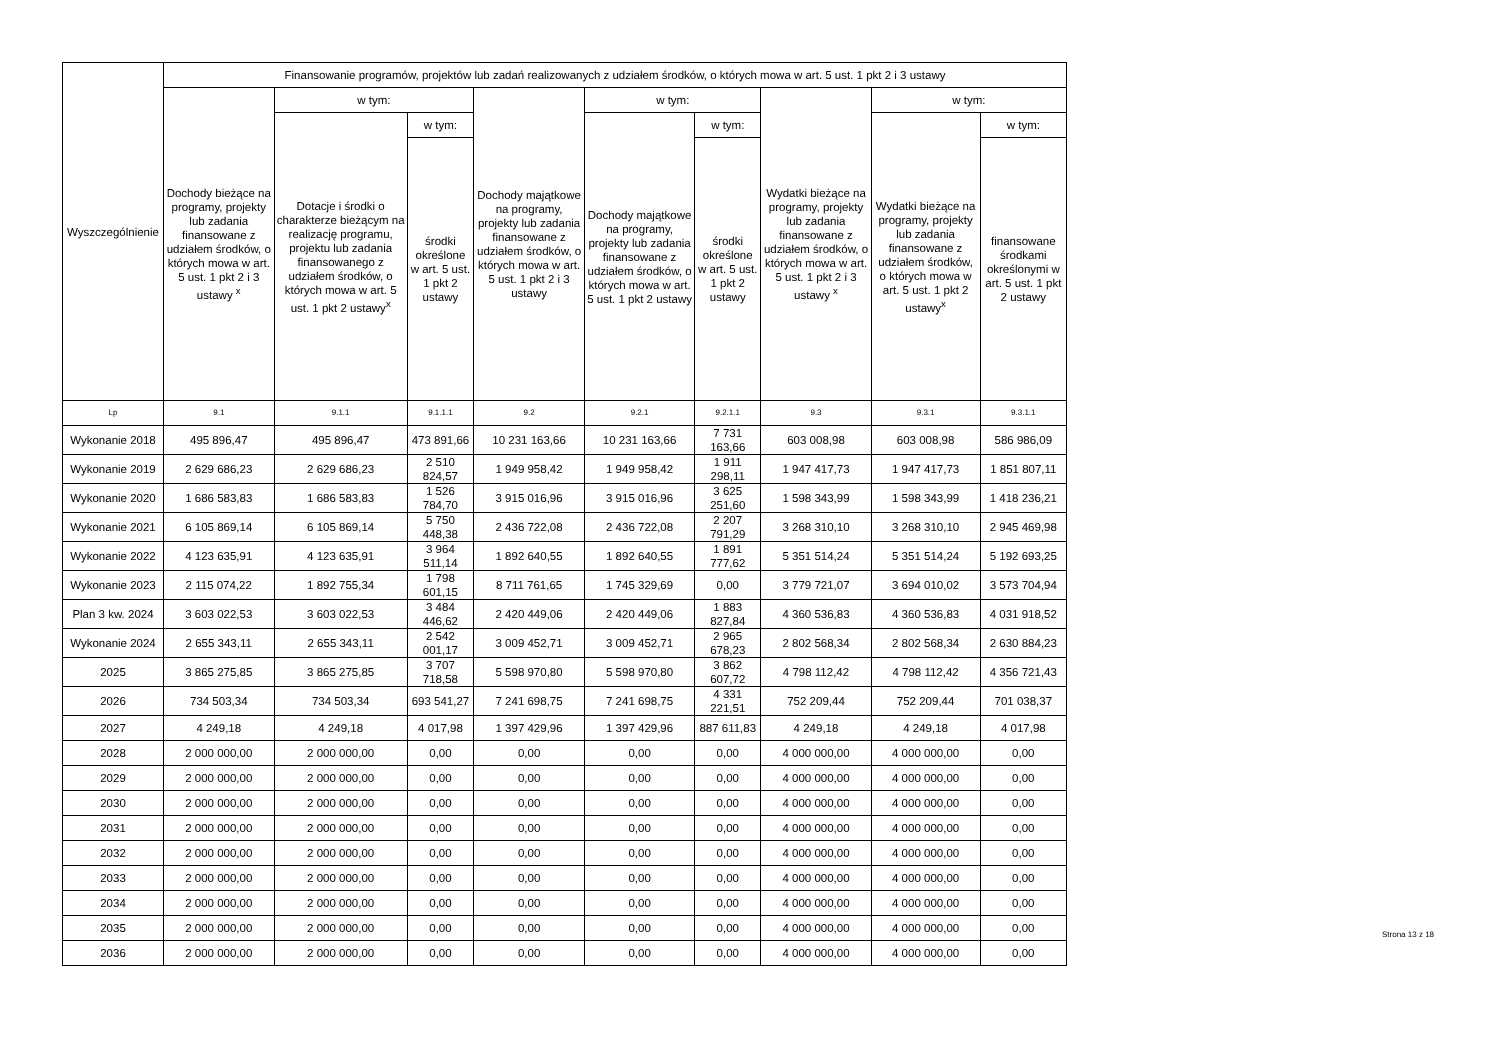| Wyszczególnienie | Finansowanie programów, projektów lub zadań realizowanych z udziałem środków, o których mowa w art. 5 ust. 1 pkt 2 i 3 ustawy | | | | | | | | |
| --- | --- | --- | --- | --- | --- | --- | --- | --- | --- |
| | Dochody bieżące na programy, projekty lub zadania finansowane z udziałem środków, o których mowa w art. 5 ust. 1 pkt 2 i 3 ustawy <sup>x</sup> | w tym: | | Dochody majątkowe na programy, projekty lub zadania finansowane z udziałem środków, o których mowa w art. 5 ust. 1 pkt 2 i 3 ustawy | w tym: | | Wydatki bieżące na programy, projekty lub zadania finansowane z udziałem środków, o których mowa w art. 5 ust. 1 pkt 2 i 3 ustawy <sup>x</sup> | w tym: | |
| | | Dotacje i środki o charakterze bieżącym na realizację programu, projektu lub zadania finansowanego z udziałem środków, o których mowa w art. 5 ust. 1 pkt 2 ustawy<sup>x</sup> | w tym: | | Dochody majątkowe na programy, projekty lub zadania finansowane z udziałem środków, o których mowa w art. 5 ust. 1 pkt 2 ustawy | w tym: | | Wydatki bieżące na programy, projekty lub zadania finansowane z udziałem środków, o których mowa w art. 5 ust. 1 pkt 2 ustawy<sup>x</sup> | w tym: |
| | | | środki określone w art. 5 ust. 1 pkt 2 ustawy | | | środki określone w art. 5 ust. 1 pkt 2 ustawy | | | finansowane środkami określonymi w art. 5 ust. 1 pkt 2 ustawy |
| Lp | 9.1 | 9.1.1 | 9.1.1.1 | 9.2 | 9.2.1 | 9.2.1.1 | 9.3 | 9.3.1 | 9.3.1.1 |
| Wykonanie 2018 | 495 896,47 | 495 896,47 | 473 891,66 | 10 231 163,66 | 10 231 163,66 | 7 731 163,66 | 603 008,98 | 603 008,98 | 586 986,09 |
| Wykonanie 2019 | 2 629 686,23 | 2 629 686,23 | 2 510 824,57 | 1 949 958,42 | 1 949 958,42 | 1 911 298,11 | 1 947 417,73 | 1 947 417,73 | 1 851 807,11 |
| Wykonanie 2020 | 1 686 583,83 | 1 686 583,83 | 1 526 784,70 | 3 915 016,96 | 3 915 016,96 | 3 625 251,60 | 1 598 343,99 | 1 598 343,99 | 1 418 236,21 |
| Wykonanie 2021 | 6 105 869,14 | 6 105 869,14 | 5 750 448,38 | 2 436 722,08 | 2 436 722,08 | 2 207 791,29 | 3 268 310,10 | 3 268 310,10 | 2 945 469,98 |
| Wykonanie 2022 | 4 123 635,91 | 4 123 635,91 | 3 964 511,14 | 1 892 640,55 | 1 892 640,55 | 1 891 777,62 | 5 351 514,24 | 5 351 514,24 | 5 192 693,25 |
| Wykonanie 2023 | 2 115 074,22 | 1 892 755,34 | 1 798 601,15 | 8 711 761,65 | 1 745 329,69 | 0,00 | 3 779 721,07 | 3 694 010,02 | 3 573 704,94 |
| Plan 3 kw. 2024 | 3 603 022,53 | 3 603 022,53 | 3 484 446,62 | 2 420 449,06 | 2 420 449,06 | 1 883 827,84 | 4 360 536,83 | 4 360 536,83 | 4 031 918,52 |
| Wykonanie 2024 | 2 655 343,11 | 2 655 343,11 | 2 542 001,17 | 3 009 452,71 | 3 009 452,71 | 2 965 678,23 | 2 802 568,34 | 2 802 568,34 | 2 630 884,23 |
| 2025 | 3 865 275,85 | 3 865 275,85 | 3 707 718,58 | 5 598 970,80 | 5 598 970,80 | 3 862 607,72 | 4 798 112,42 | 4 798 112,42 | 4 356 721,43 |
| 2026 | 734 503,34 | 734 503,34 | 693 541,27 | 7 241 698,75 | 7 241 698,75 | 4 331 221,51 | 752 209,44 | 752 209,44 | 701 038,37 |
| 2027 | 4 249,18 | 4 249,18 | 4 017,98 | 1 397 429,96 | 1 397 429,96 | 887 611,83 | 4 249,18 | 4 249,18 | 4 017,98 |
| 2028 | 2 000 000,00 | 2 000 000,00 | 0,00 | 0,00 | 0,00 | 0,00 | 4 000 000,00 | 4 000 000,00 | 0,00 |
| 2029 | 2 000 000,00 | 2 000 000,00 | 0,00 | 0,00 | 0,00 | 0,00 | 4 000 000,00 | 4 000 000,00 | 0,00 |
| 2030 | 2 000 000,00 | 2 000 000,00 | 0,00 | 0,00 | 0,00 | 0,00 | 4 000 000,00 | 4 000 000,00 | 0,00 |
| 2031 | 2 000 000,00 | 2 000 000,00 | 0,00 | 0,00 | 0,00 | 0,00 | 4 000 000,00 | 4 000 000,00 | 0,00 |
| 2032 | 2 000 000,00 | 2 000 000,00 | 0,00 | 0,00 | 0,00 | 0,00 | 4 000 000,00 | 4 000 000,00 | 0,00 |
| 2033 | 2 000 000,00 | 2 000 000,00 | 0,00 | 0,00 | 0,00 | 0,00 | 4 000 000,00 | 4 000 000,00 | 0,00 |
| 2034 | 2 000 000,00 | 2 000 000,00 | 0,00 | 0,00 | 0,00 | 0,00 | 4 000 000,00 | 4 000 000,00 | 0,00 |
| 2035 | 2 000 000,00 | 2 000 000,00 | 0,00 | 0,00 | 0,00 | 0,00 | 4 000 000,00 | 4 000 000,00 | 0,00 |
| 2036 | 2 000 000,00 | 2 000 000,00 | 0,00 | 0,00 | 0,00 | 0,00 | 4 000 000,00 | 4 000 000,00 | 0,00 |
Strona 13 z 18